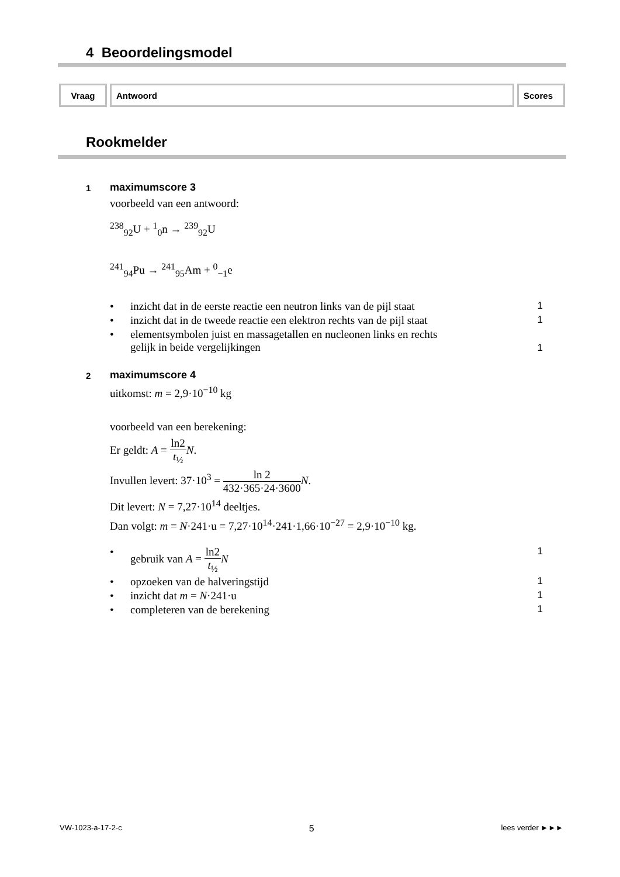4 Beoordelingsmodel
| Vraag | Antwoord | Scores |
| --- | --- | --- |
Rookmelder
1 maximumscore 3
voorbeeld van een antwoord:
<sup>238</sup> <sub>92</sub>U + <sup>1</sup><sub>0</sub>n → <sup>239</sup><sub>92</sub>U
<sup>241</sup> <sub>94</sub>Pu → <sup>241</sup><sub>95</sub>Am + <sup>0</sup><sub>−1</sub>e
• inzicht dat in de eerste reactie een neutron links van de pijl staat 1
• inzicht dat in de tweede reactie een elektron rechts van de pijl staat 1
• elementsymbolen juist en massagetallen en nucleonen links en rechts
gelijk in beide vergelijkingen 1
2 maximumscore 4
uitkomst: m = 2,9·10<sup>−10</sup> kg
voorbeeld van een berekening:
Er geldt: A = ln2 t<sub>½</sub> N.
Invullen levert: 37·10<sup>3</sup> = ln 2 432·365·24·3600 N.
Dit levert: N = 7,27·10<sup>14</sup> deeltjes.
Dan volgt: m = N·241·u = 7,27·10<sup>14</sup>·241·1,66·10<sup>−27</sup> = 2,9·10<sup>−10</sup> kg.
• gebruik van A = ln2 t<sub>½</sub> N 1
• opzoeken van de halveringstijd 1
• inzicht dat m = N·241·u 1
• completeren van de berekening 1
VW-1023-a-17-2-c 5 lees verder ►►►